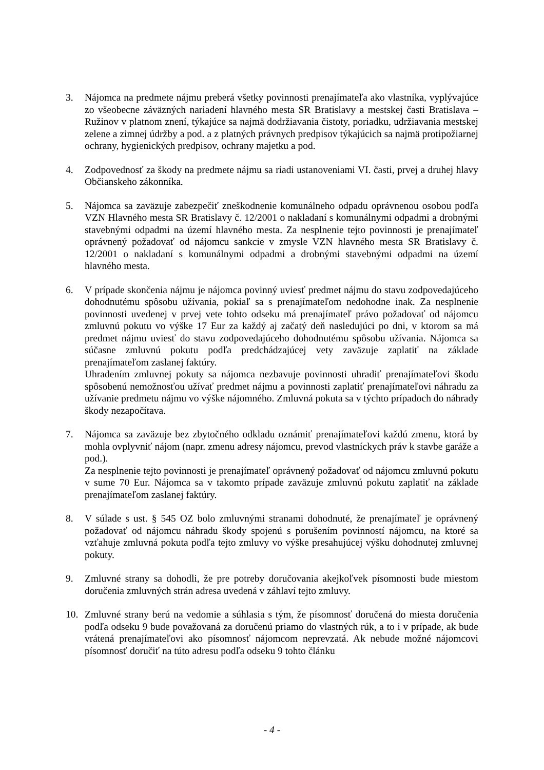3. Nájomca na predmete nájmu preberá všetky povinnosti prenajímateľa ako vlastníka, vyplývajúce zo všeobecne záväzných nariadení hlavného mesta SR Bratislavy a mestskej časti Bratislava – Ružinov v platnom znení, týkajúce sa najmä dodržiavania čistoty, poriadku, udržiavania mestskej zelene a zimnej údržby a pod. a z platných právnych predpisov týkajúcich sa najmä protipožiarnej ochrany, hygienických predpisov, ochrany majetku a pod.
4. Zodpovednosť za škody na predmete nájmu sa riadi ustanoveniami VI. časti, prvej a druhej hlavy Občianskeho zákonníka.
5. Nájomca sa zaväzuje zabezpečiť zneškodnenie komunálneho odpadu oprávnenou osobou podľa VZN Hlavného mesta SR Bratislavy č. 12/2001 o nakladaní s komunálnymi odpadmi a drobnými stavebnými odpadmi na území hlavného mesta. Za nesplnenie tejto povinnosti je prenajímateľ oprávnený požadovať od nájomcu sankcie v zmysle VZN hlavného mesta SR Bratislavy č. 12/2001 o nakladaní s komunálnymi odpadmi a drobnými stavebnými odpadmi na území hlavného mesta.
6. V prípade skončenia nájmu je nájomca povinný uviesť predmet nájmu do stavu zodpovedajúceho dohodnutému spôsobu užívania, pokiaľ sa s prenajímateľom nedohodne inak. Za nesplnenie povinnosti uvedenej v prvej vete tohto odseku má prenajímateľ právo požadovať od nájomcu zmluvnú pokutu vo výške 17 Eur za každý aj začatý deň nasledujúci po dni, v ktorom sa má predmet nájmu uviesť do stavu zodpovedajúceho dohodnutému spôsobu užívania. Nájomca sa súčasne zmluvnú pokutu podľa predchádzajúcej vety zaväzuje zaplatiť na základe prenajímateľom zaslanej faktúry.
Uhradením zmluvnej pokuty sa nájomca nezbavuje povinnosti uhradiť prenajímateľovi škodu spôsobenú nemožnosťou užívať predmet nájmu a povinnosti zaplatiť prenajímateľovi náhradu za užívanie predmetu nájmu vo výške nájomného. Zmluvná pokuta sa v týchto prípadoch do náhrady škody nezapočítava.
7. Nájomca sa zaväzuje bez zbytočného odkladu oznámiť prenajímateľovi každú zmenu, ktorá by mohla ovplyvniť nájom (napr. zmenu adresy nájomcu, prevod vlastníckych práv k stavbe garáže a pod.).
Za nesplnenie tejto povinnosti je prenajímateľ oprávnený požadovať od nájomcu zmluvnú pokutu v sume 70 Eur. Nájomca sa v takomto prípade zaväzuje zmluvnú pokutu zaplatiť na základe prenajímateľom zaslanej faktúry.
8. V súlade s ust. § 545 OZ bolo zmluvnými stranami dohodnuté, že prenajímateľ je oprávnený požadovať od nájomcu náhradu škody spojenú s porušením povinností nájomcu, na ktoré sa vzťahuje zmluvná pokuta podľa tejto zmluvy vo výške presahujúcej výšku dohodnutej zmluvnej pokuty.
9. Zmluvné strany sa dohodli, že pre potreby doručovania akejkoľvek písomnosti bude miestom doručenia zmluvných strán adresa uvedená v záhlaví tejto zmluvy.
10. Zmluvné strany berú na vedomie a súhlasia s tým, že písomnosť doručená do miesta doručenia podľa odseku 9 bude považovaná za doručenú priamo do vlastných rúk, a to i v prípade, ak bude vrátená prenajímateľovi ako písomnosť nájomcom neprevzatá. Ak nebude možné nájomcovi písomnosť doručiť na túto adresu podľa odseku 9 tohto článku
- 4 -